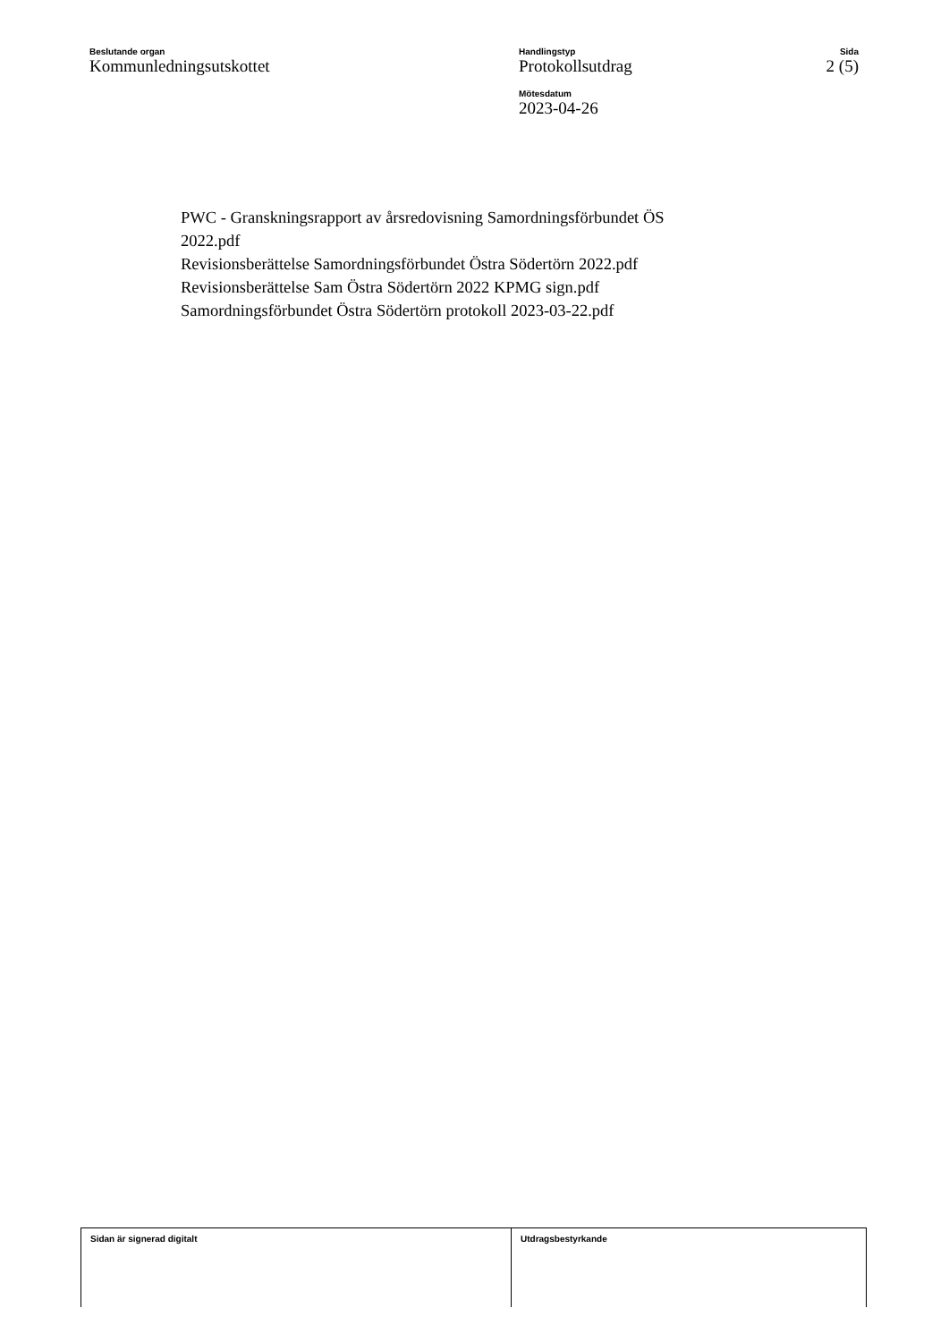Beslutande organ
Kommunledningsutskottet
Handlingstyp
Protokollsutdrag
Mötesdatum
2023-04-26
Sida
2 (5)
PWC - Granskningsrapport av årsredovisning Samordningsförbundet ÖS
2022.pdf
Revisionsberättelse Samordningsförbundet Östra Södertörn 2022.pdf
Revisionsberättelse Sam Östra Södertörn 2022 KPMG sign.pdf
Samordningsförbundet Östra Södertörn protokoll 2023-03-22.pdf
Sidan är signerad digitalt Utdragsbestyrkande